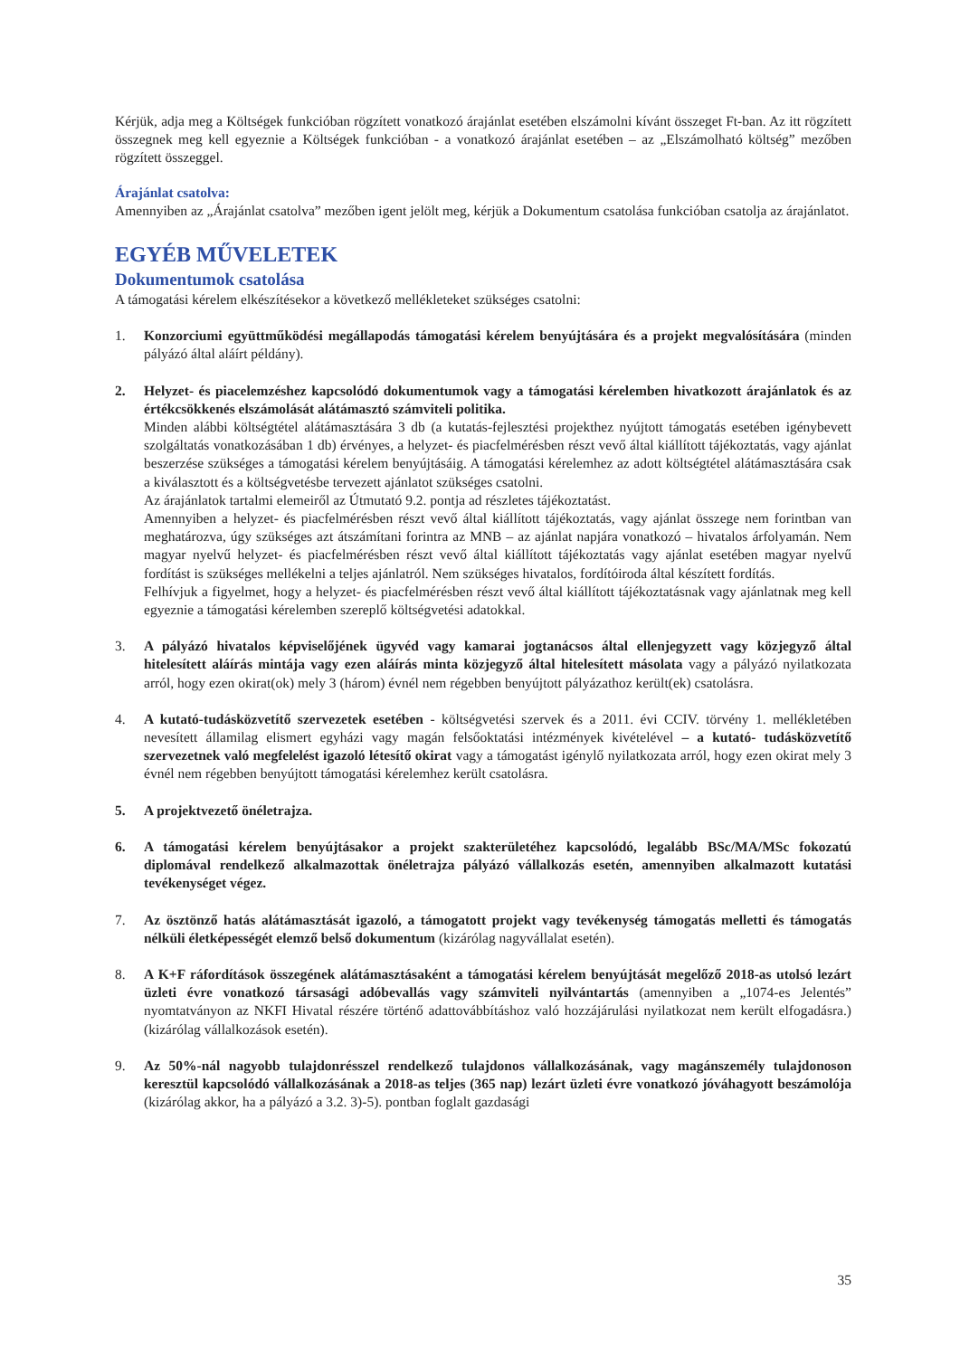Kérjük, adja meg a Költségek funkcióban rögzített vonatkozó árajánlat esetében elszámolni kívánt összeget Ft-ban. Az itt rögzített összegnek meg kell egyeznie a Költségek funkcióban - a vonatkozó árajánlat esetében – az „Elszámolható költség” mezőben rögzített összeggel.
Árajánlat csatolva:
Amennyiben az „Árajánlat csatolva” mezőben igent jelölt meg, kérjük a Dokumentum csatolása funkcióban csatolja az árajánlatot.
EGYÉB MŰVELETEK
Dokumentumok csatolása
A támogatási kérelem elkészítésekor a következő mellékleteket szükséges csatolni:
1. Konzorciumi együttműködési megállapodás támogatási kérelem benyújtására és a projekt megvalósítására (minden pályázó által aláírt példány).
2. Helyzet- és piacelemzéshez kapcsolódó dokumentumok vagy a támogatási kérelemben hivatkozott árajánlatok és az értékcsökkenés elszámolását alátámasztó számviteli politika.
Minden alábbi költségtétel alátámasztására 3 db (a kutatás-fejlesztési projekthez nyújtott támogatás esetében igénybevett szolgáltatás vonatkozásában 1 db) érvényes, a helyzet- és piacfelmérésben részt vevő által kiállított tájékoztatás, vagy ajánlat beszerzése szükséges a támogatási kérelem benyújtásáig. A támogatási kérelemhez az adott költségtétel alátámasztására csak a kiválasztott és a költségvetésbe tervezett ajánlatot szükséges csatolni.
Az árajánlatok tartalmi elemeiről az Útmutató 9.2. pontja ad részletes tájékoztatást.
Amennyiben a helyzet- és piacfelmérésben részt vevő által kiállított tájékoztatás, vagy ajánlat összege nem forintban van meghatározva, úgy szükséges azt átszámítani forintra az MNB – az ajánlat napjára vonatkozó – hivatalos árfolyamán. Nem magyar nyelvű helyzet- és piacfelmérésben részt vevő által kiállított tájékoztatás vagy ajánlat esetében magyar nyelvű fordítást is szükséges mellékelni a teljes ajánlatról. Nem szükséges hivatalos, fordítóiroda által készített fordítás.
Felhívjuk a figyelmet, hogy a helyzet- és piacfelmérésben részt vevő által kiállított tájékoztatásnak vagy ajánlatnak meg kell egyeznie a támogatási kérelemben szereplő költségvetési adatokkal.
3. A pályázó hivatalos képviselőjének ügyvéd vagy kamarai jogtanácsos által ellenjegyzett vagy közjegyző által hitelesített aláírás mintája vagy ezen aláírás minta közjegyző által hitelesített másolata vagy a pályázó nyilatkozata arról, hogy ezen okirat(ok) mely 3 (három) évnél nem régebben benyújtott pályázathoz került(ek) csatolásra.
4. A kutató-tudásközvetítő szervezetek esetében - költségvetési szervek és a 2011. évi CCIV. törvény 1. mellékletében nevesített államilag elismert egyházi vagy magán felsőoktatási intézmények kivételével – a kutató- tudásközvetítő szervezetnek való megfelelést igazoló létesítő okirat vagy a támogatást igénylő nyilatkozata arról, hogy ezen okirat mely 3 évnél nem régebben benyújtott támogatási kérelemhez került csatolásra.
5. A projektvezető önéletrajza.
6. A támogatási kérelem benyújtásakor a projekt szakterületéhez kapcsolódó, legalább BSc/MA/MSc fokozatú diplomával rendelkező alkalmazottak önéletrajza pályázó vállalkozás esetén, amennyiben alkalmazott kutatási tevékenységet végez.
7. Az ösztönző hatás alátámasztását igazoló, a támogatott projekt vagy tevékenység támogatás melletti és támogatás nélküli életképességét elemző belső dokumentum (kizárólag nagyvállalat esetén).
8. A K+F ráfordítások összegének alátámasztásaként a támogatási kérelem benyújtását megelőző 2018-as utolsó lezárt üzleti évre vonatkozó társasági adóbevallás vagy számviteli nyilvántartás (amennyiben a „1074-es Jelentés” nyomtatványon az NKFI Hivatal részére történő adattovábbításhoz való hozzájárulási nyilatkozat nem került elfogadásra.) (kizárólag vállalkozások esetén).
9. Az 50%-nál nagyobb tulajdonrésszel rendelkező tulajdonos vállalkozásának, vagy magánszemély tulajdonoson keresztül kapcsolódó vállalkozásának a 2018-as teljes (365 nap) lezárt üzleti évre vonatkozó jóváhagyott beszámolója (kizárólag akkor, ha a pályázó a 3.2. 3)-5). pontban foglalt gazdasági
35